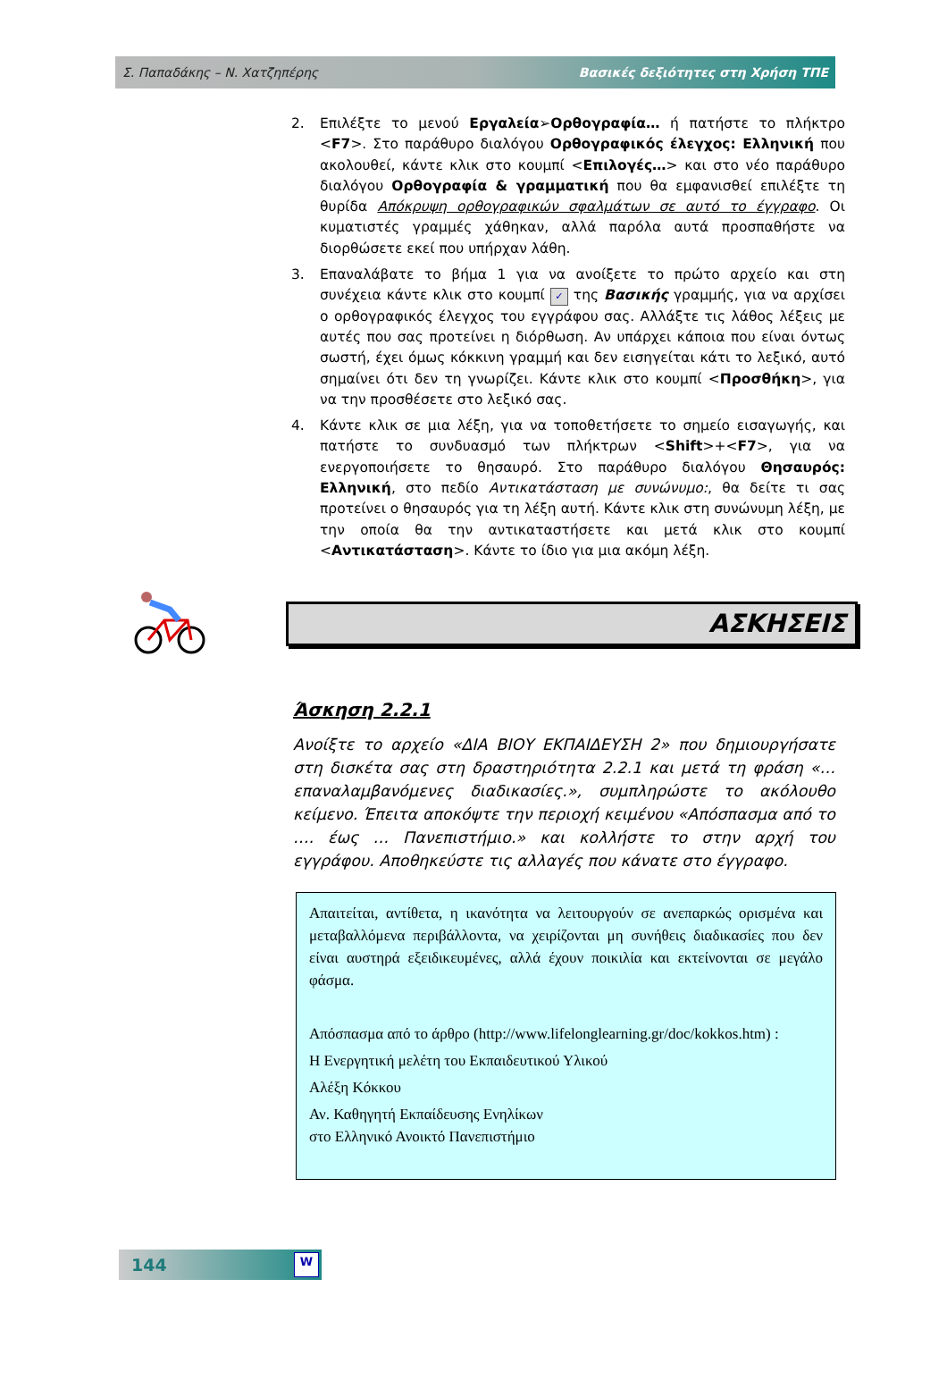Σ. Παπαδάκης – Ν. Χατζηπέρης Βασικές δεξιότητες στη Χρήση ΤΠΕ
2. Επιλέξτε το μενού Εργαλεία➢Ορθογραφία… ή πατήστε το πλήκτρο <F7>. Στο παράθυρο διαλόγου Ορθογραφικός έλεγχος: Ελληνική που ακολουθεί, κάντε κλικ στο κουμπί <Επιλογές…> και στο νέο παράθυρο διαλόγου Ορθογραφία & γραμματική που θα εμφανισθεί επιλέξτε τη θυρίδα Απόκρυψη ορθογραφικών σφαλμάτων σε αυτό το έγγραφο. Οι κυματιστές γραμμές χάθηκαν, αλλά παρόλα αυτά προσπαθήστε να διορθώσετε εκεί που υπήρχαν λάθη.
3. Επαναλάβατε το βήμα 1 για να ανοίξετε το πρώτο αρχείο και στη συνέχεια κάντε κλικ στο κουμπί ✓ της Βασικής γραμμής, για να αρχίσει ο ορθογραφικός έλεγχος του εγγράφου σας. Αλλάξτε τις λάθος λέξεις με αυτές που σας προτείνει η διόρθωση. Αν υπάρχει κάποια που είναι όντως σωστή, έχει όμως κόκκινη γραμμή και δεν εισηγείται κάτι το λεξικό, αυτό σημαίνει ότι δεν τη γνωρίζει. Κάντε κλικ στο κουμπί <Προσθήκη>, για να την προσθέσετε στο λεξικό σας.
4. Κάντε κλικ σε μια λέξη, για να τοποθετήσετε το σημείο εισαγωγής, και πατήστε το συνδυασμό των πλήκτρων <Shift>+<F7>, για να ενεργοποιήσετε το θησαυρό. Στο παράθυρο διαλόγου Θησαυρός: Ελληνική, στο πεδίο Αντικατάσταση με συνώνυμο:, θα δείτε τι σας προτείνει ο θησαυρός για τη λέξη αυτή. Κάντε κλικ στη συνώνυμη λέξη, με την οποία θα την αντικαταστήσετε και μετά κλικ στο κουμπί <Αντικατάσταση>. Κάντε το ίδιο για μια ακόμη λέξη.
ΑΣΚΗΣΕΙΣ
Άσκηση 2.2.1
Ανοίξτε το αρχείο «ΔΙΑ ΒΙΟΥ ΕΚΠΑΙΔΕΥΣΗ 2» που δημιουργήσατε στη δισκέτα σας στη δραστηριότητα 2.2.1 και μετά τη φράση «…επαναλαμβανόμενες διαδικασίες.», συμπληρώστε το ακόλουθο κείμενο. Έπειτα αποκόψτε την περιοχή κειμένου «Απόσπασμα από το …. έως … Πανεπιστήμιο.» και κολλήστε το στην αρχή του εγγράφου. Αποθηκεύστε τις αλλαγές που κάνατε στο έγγραφο.
Απαιτείται, αντίθετα, η ικανότητα να λειτουργούν σε ανεπαρκώς ορισμένα και μεταβαλλόμενα περιβάλλοντα, να χειρίζονται μη συνήθεις διαδικασίες που δεν είναι αυστηρά εξειδικευμένες, αλλά έχουν ποικιλία και εκτείνονται σε μεγάλο φάσμα.
Απόσπασμα από το άρθρο (http://www.lifelonglearning.gr/doc/kokkos.htm) :
Η Ενεργητική μελέτη του Εκπαιδευτικού Υλικού
Αλέξη Κόκκου
Αν. Καθηγητή Εκπαίδευσης Ενηλίκων
στο Ελληνικό Ανοικτό Πανεπιστήμιο
144
W